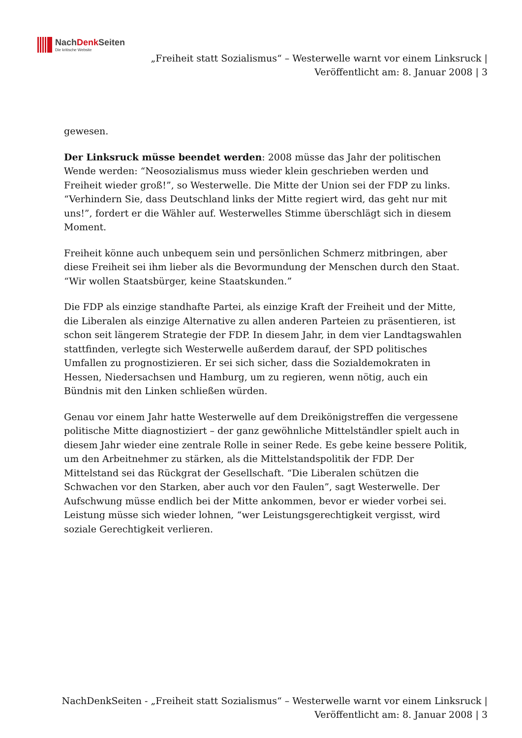NachDenk Seiten
Die kritische Website
„Freiheit statt Sozialismus“ – Westerwelle warnt vor einem Linksruck | Veröffentlicht am: 8. Januar 2008 | 3
gewesen.
Der Linksruck müsse beendet werden: 2008 müsse das Jahr der politischen Wende werden: “Neosozialismus muss wieder klein geschrieben werden und Freiheit wieder groß!”, so Westerwelle. Die Mitte der Union sei der FDP zu links. “Verhindern Sie, dass Deutschland links der Mitte regiert wird, das geht nur mit uns!”, fordert er die Wähler auf. Westerwelles Stimme überschlägt sich in diesem Moment.
Freiheit könne auch unbequem sein und persönlichen Schmerz mitbringen, aber diese Freiheit sei ihm lieber als die Bevormundung der Menschen durch den Staat. “Wir wollen Staatsbürger, keine Staatskunden.”
Die FDP als einzige standhafte Partei, als einzige Kraft der Freiheit und der Mitte, die Liberalen als einzige Alternative zu allen anderen Parteien zu präsentieren, ist schon seit längerem Strategie der FDP. In diesem Jahr, in dem vier Landtagswahlen stattfinden, verlegte sich Westerwelle außerdem darauf, der SPD politisches Umfallen zu prognostizieren. Er sei sich sicher, dass die Sozialdemokraten in Hessen, Niedersachsen und Hamburg, um zu regieren, wenn nötig, auch ein Bündnis mit den Linken schließen würden.
Genau vor einem Jahr hatte Westerwelle auf dem Dreikönigstreffen die vergessene politische Mitte diagnostiziert – der ganz gewöhnliche Mittelständler spielt auch in diesem Jahr wieder eine zentrale Rolle in seiner Rede. Es gebe keine bessere Politik, um den Arbeitnehmer zu stärken, als die Mittelstandspolitik der FDP. Der Mittelstand sei das Rückgrat der Gesellschaft. “Die Liberalen schützen die Schwachen vor den Starken, aber auch vor den Faulen”, sagt Westerwelle. Der Aufschwung müsse endlich bei der Mitte ankommen, bevor er wieder vorbei sei. Leistung müsse sich wieder lohnen, “wer Leistungsgerechtigkeit vergisst, wird soziale Gerechtigkeit verlieren.
NachDenkSeiten - „Freiheit statt Sozialismus“ – Westerwelle warnt vor einem Linksruck | Veröffentlicht am: 8. Januar 2008 | 3